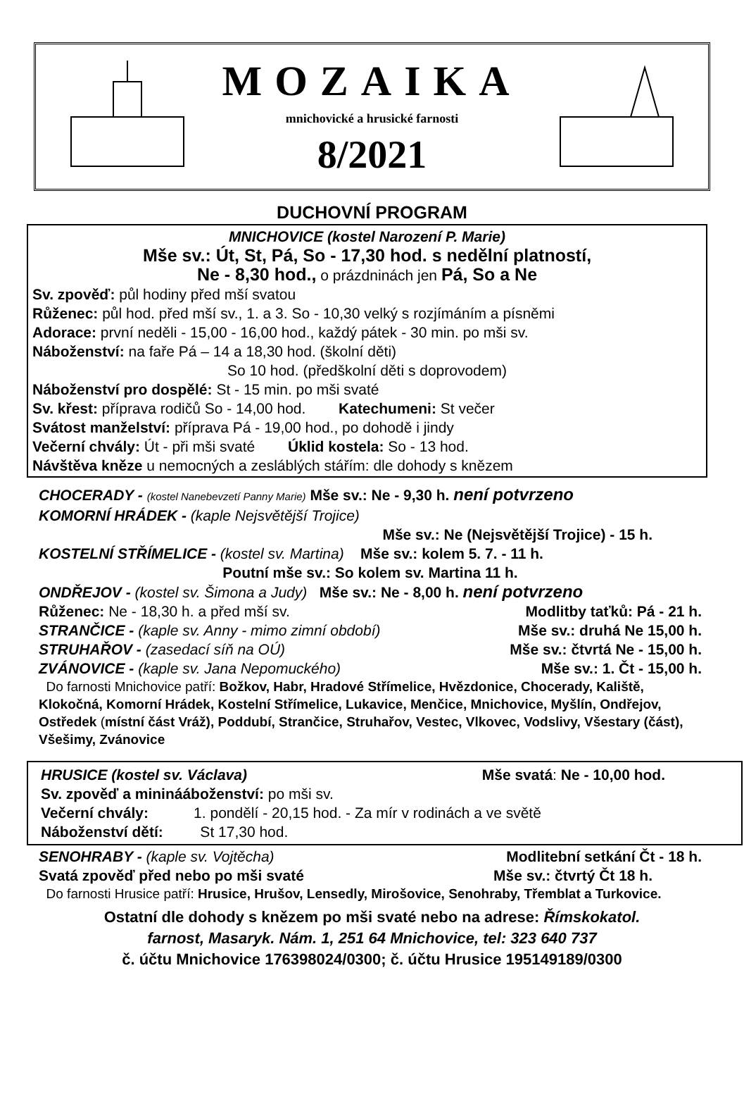MOZAIKA
mnichovické a hrusické farnosti
8/2021
DUCHOVNÍ PROGRAM
MNICHOVICE (kostel Narození P. Marie)
Mše sv.: Út, St, Pá, So - 17,30 hod. s nedělní platností,
Ne - 8,30 hod., o prázdninách jen Pá, So a Ne
Sv. zpověď: půl hodiny před mší svatou
Růženec: půl hod. před mší sv., 1. a 3. So - 10,30 velký s rozjímáním a písněmi
Adorace: první neděli - 15,00 - 16,00 hod., každý pátek - 30 min. po mši sv.
Náboženství: na faře Pá – 14 a 18,30 hod. (školní děti)
So 10 hod. (předškolní děti s doprovodem)
Náboženství pro dospělé: St - 15 min. po mši svaté
Sv. křest: příprava rodičů So - 14,00 hod. Katechumeni: St večer
Svátost manželství: příprava Pá - 19,00 hod., po dohodě i jindy
Večerní chvály: Út - při mši svaté Úklid kostela: So - 13 hod.
Návštěva kněze u nemocných a zesláblých stářím: dle dohody s knězem
CHOCERADY - (kostel Nanebevzetí Panny Marie) Mše sv.: Ne - 9,30 h. není potvrzeno
KOMORNÍ HRÁDEK - (kaple Nejsvětější Trojice)
Mše sv.: Ne (Nejsvětější Trojice) - 15 h.
KOSTELNÍ STŘÍMELICE - (kostel sv. Martina) Mše sv.: kolem 5. 7. - 11 h.
Poutní mše sv.: So kolem sv. Martina 11 h.
ONDŘEJOV - (kostel sv. Šimona a Judy) Mše sv.: Ne - 8,00 h. není potvrzeno
Růženec: Ne - 18,30 h. a před mší sv. Modlitby taťků: Pá - 21 h.
STRANČICE - (kaple sv. Anny - mimo zimní období) Mše sv.: druhá Ne 15,00 h.
STRUHAŘOV - (zasedací síň na OÚ) Mše sv.: čtvrtá Ne - 15,00 h.
ZVÁNOVICE - (kaple sv. Jana Nepomuckého) Mše sv.: 1. Čt - 15,00 h.
Do farnosti Mnichovice patří: Božkov, Habr, Hradové Střímelice, Hvězdonice, Chocerady, Kaliště, Klokočná, Komorní Hrádek, Kostelní Střímelice, Lukavice, Menčice, Mnichovice, Myšlín, Ondřejov, Ostředek (místní část Vráž), Poddubí, Strančice, Struhařov, Vestec, Vlkovec, Vodslivy, Všestary (část), Všešimy, Zvánovice
HRUSICE (kostel sv. Václava) Mše svatá: Ne - 10,00 hod.
Sv. zpověď a mininááboženství: po mši sv.
Večerní chvály: 1. pondělí - 20,15 hod. - Za mír v rodinách a ve světě
Náboženství dětí: St 17,30 hod.
SENOHRABY - (kaple sv. Vojtěcha) Modlitební setkání Čt - 18 h.
Svatá zpověď před nebo po mši svaté Mše sv.: čtvrtý Čt 18 h.
Do farnosti Hrusice patří: Hrusice, Hrušov, Lensedly, Mirošovice, Senohraby, Třemblat a Turkovice.
Ostatní dle dohody s knězem po mši svaté nebo na adrese: Římskokatol.
farnost, Masaryk. Nám. 1, 251 64 Mnichovice, tel: 323 640 737
č. účtu Mnichovice 176398024/0300; č. účtu Hrusice 195149189/0300